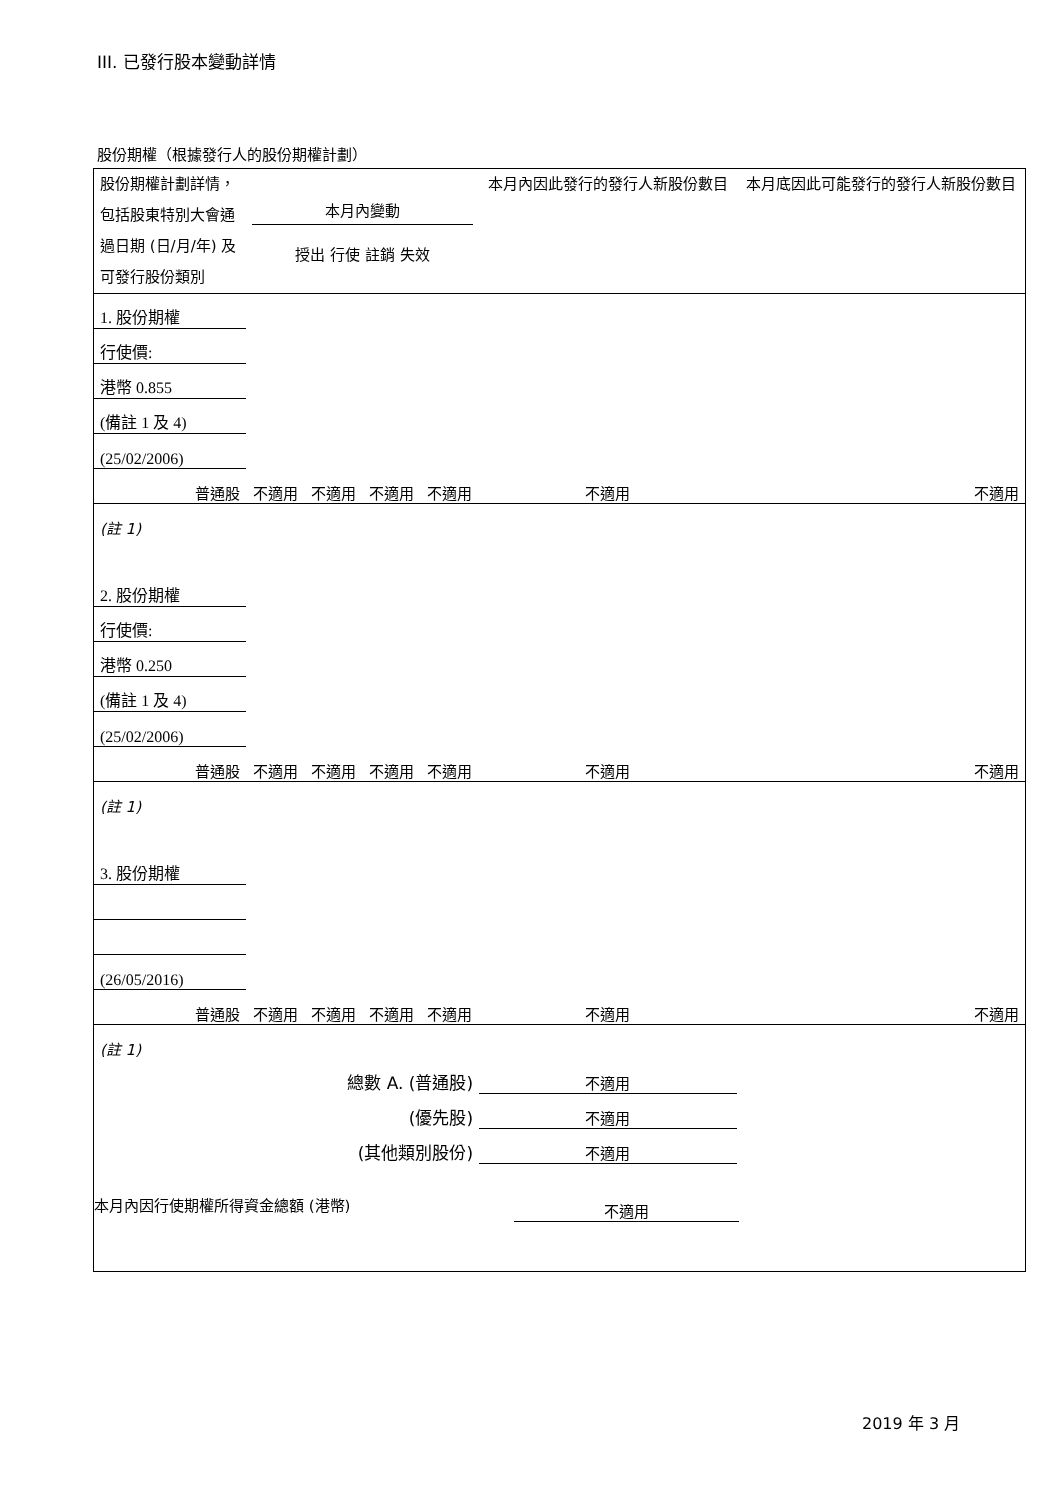III. 已發行股本變動詳情
股份期權（根據發行人的股份期權計劃）
| 股份期權計劃詳情，包括股東特別大會通過日期 (日/月/年) 及可發行股份類別 | 本月內變動 授出 行使 註銷 失效 | | | | 本月內因此發行的發行人新股份數目 | 本月底因此可能發行的發行人新股份數目 |
| 1. 股份期權 | | | | | | |
| 行使價: | | | | | | |
| 港幣 0.855 | | | | | | |
| (備註 1 及 4) | | | | | | |
| (25/02/2006) | | | | | | |
| 普通股 | 不適用 | 不適用 | 不適用 | 不適用 | 不適用 | 不適用 |
| (註 1) | | | | | | |
| 2. 股份期權 | | | | | | |
| 行使價: | | | | | | |
| 港幣 0.250 | | | | | | |
| (備註 1 及 4) | | | | | | |
| (25/02/2006) | | | | | | |
| 普通股 | 不適用 | 不適用 | 不適用 | 不適用 | 不適用 | 不適用 |
| (註 1) | | | | | | |
| 3. 股份期權 | | | | | | |
| (26/05/2016) | | | | | | |
| 普通股 | 不適用 | 不適用 | 不適用 | 不適用 | 不適用 | 不適用 |
| (註 1) | | | | | | |
| 總數 A. (普通股) | | | | | 不適用 | |
| (優先股) | | | | | 不適用 | |
| (其他類別股份) | | | | | 不適用 | |
本月內因行使期權所得資金總額 (港幣) 不適用
2019 年 3 月